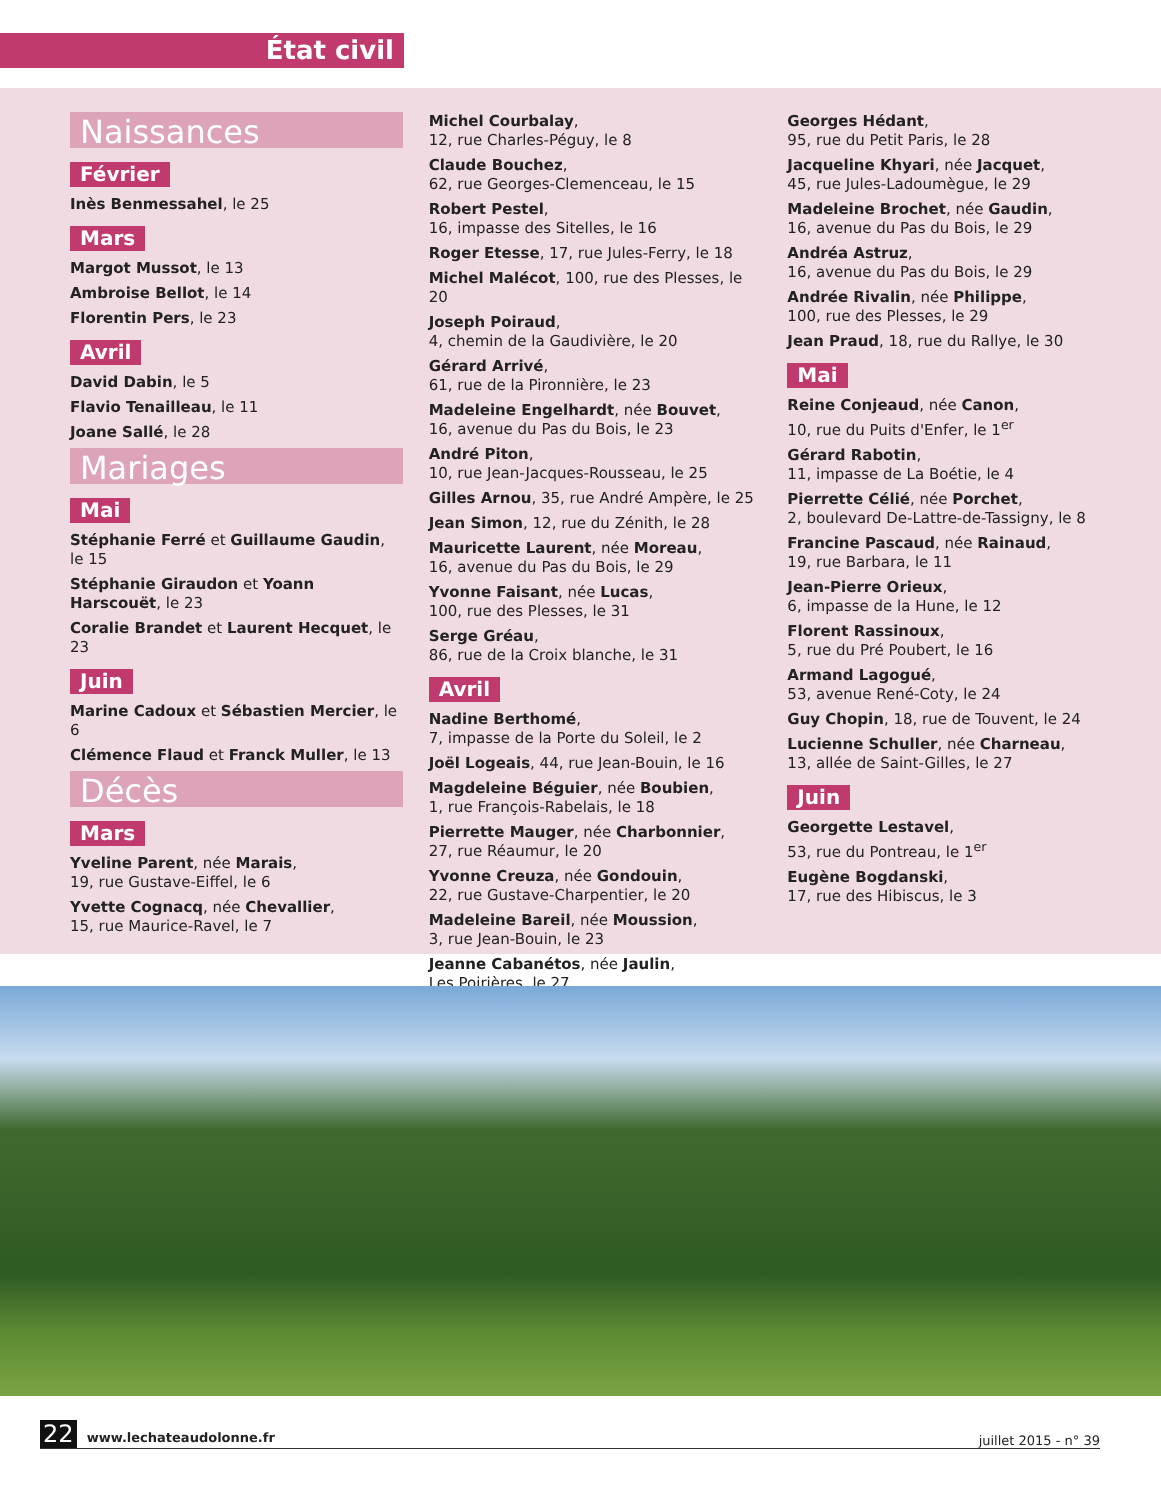État civil
Naissances
Février
Inès Benmessahel, le 25
Mars
Margot Mussot, le 13
Ambroise Bellot, le 14
Florentin Pers, le 23
Avril
David Dabin, le 5
Flavio Tenailleau, le 11
Joane Sallé, le 28
Mariages
Mai
Stéphanie Ferré et Guillaume Gaudin, le 15
Stéphanie Giraudon et Yoann Harscouët, le 23
Coralie Brandet et Laurent Hecquet, le 23
Juin
Marine Cadoux et Sébastien Mercier, le 6
Clémence Flaud et Franck Muller, le 13
Décès
Mars
Yveline Parent, née Marais,
19, rue Gustave-Eiffel, le 6
Yvette Cognacq, née Chevallier,
15, rue Maurice-Ravel, le 7
Michel Courbalay,
12, rue Charles-Péguy, le 8
Claude Bouchez,
62, rue Georges-Clemenceau, le 15
Robert Pestel,
16, impasse des Sitelles, le 16
Roger Etesse, 17, rue Jules-Ferry, le 18
Michel Malécot, 100, rue des Plesses, le 20
Joseph Poiraud,
4, chemin de la Gaudivière, le 20
Gérard Arrivé,
61, rue de la Pironnière, le 23
Madeleine Engelhardt, née Bouvet,
16, avenue du Pas du Bois, le 23
André Piton,
10, rue Jean-Jacques-Rousseau, le 25
Gilles Arnou, 35, rue André Ampère, le 25
Jean Simon, 12, rue du Zénith, le 28
Mauricette Laurent, née Moreau,
16, avenue du Pas du Bois, le 29
Yvonne Faisant, née Lucas,
100, rue des Plesses, le 31
Serge Gréau,
86, rue de la Croix blanche, le 31
Avril
Nadine Berthomé,
7, impasse de la Porte du Soleil, le 2
Joël Logeais, 44, rue Jean-Bouin, le 16
Magdeleine Béguier, née Boubien,
1, rue François-Rabelais, le 18
Pierrette Mauger, née Charbonnier,
27, rue Réaumur, le 20
Yvonne Creuza, née Gondouin,
22, rue Gustave-Charpentier, le 20
Madeleine Bareil, née Moussion,
3, rue Jean-Bouin, le 23
Jeanne Cabanétos, née Jaulin,
Les Poirières, le 27
Georges Hédant,
95, rue du Petit Paris, le 28
Jacqueline Khyari, née Jacquet,
45, rue Jules-Ladoumègue, le 29
Madeleine Brochet, née Gaudin,
16, avenue du Pas du Bois, le 29
Andréa Astruz,
16, avenue du Pas du Bois, le 29
Andrée Rivalin, née Philippe,
100, rue des Plesses, le 29
Jean Praud, 18, rue du Rallye, le 30
Mai
Reine Conjeaud, née Canon,
10, rue du Puits d'Enfer, le 1<sup>er</sup>
Gérard Rabotin,
11, impasse de La Boétie, le 4
Pierrette Célié, née Porchet,
2, boulevard De-Lattre-de-Tassigny, le 8
Francine Pascaud, née Rainaud,
19, rue Barbara, le 11
Jean-Pierre Orieux,
6, impasse de la Hune, le 12
Florent Rassinoux,
5, rue du Pré Poubert, le 16
Armand Lagogué,
53, avenue René-Coty, le 24
Guy Chopin, 18, rue de Touvent, le 24
Lucienne Schuller, née Charneau,
13, allée de Saint-Gilles, le 27
Juin
Georgette Lestavel,
53, rue du Pontreau, le 1<sup>er</sup>
Eugène Bogdanski,
17, rue des Hibiscus, le 3
22 www.lechateaudolonne.fr
juillet 2015 - n° 39